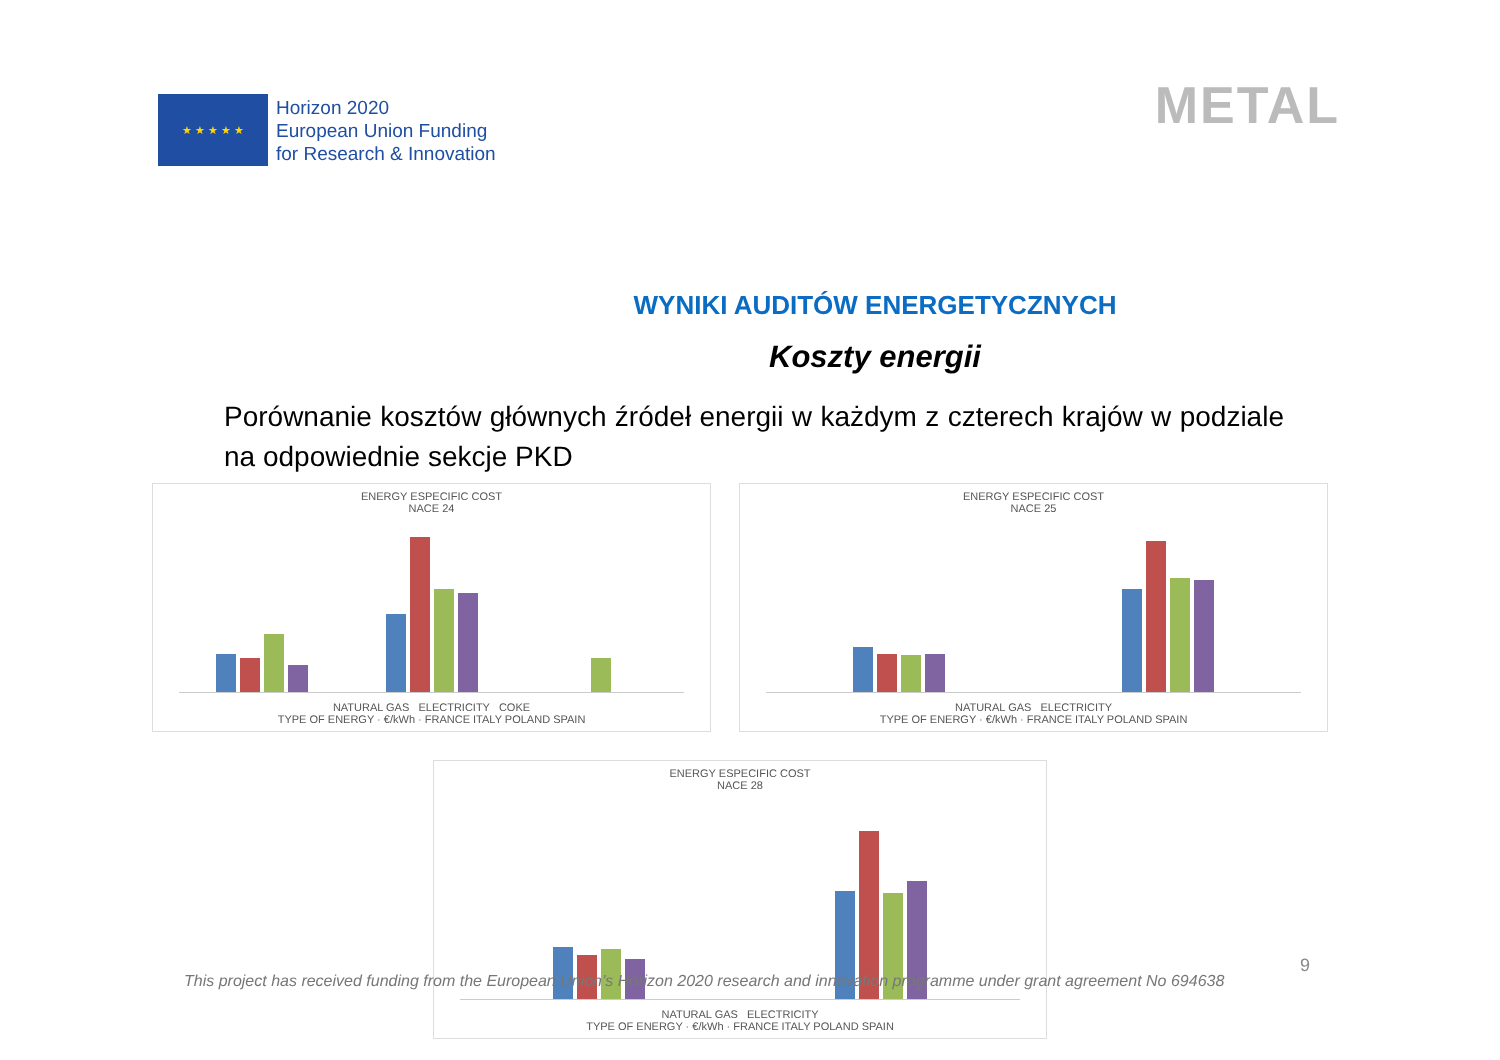★ ★ ★ ★ ★
Horizon 2020
European Union Funding
for Research & Innovation
METAL
WYNIKI AUDITÓW ENERGETYCZNYCH
Koszty energii
Porównanie kosztów głównych źródeł energii w każdym z czterech krajów w podziale na odpowiednie sekcje PKD
ENERGY ESPECIFIC COST
NACE 24
NATURAL GAS ELECTRICITY COKE
TYPE OF ENERGY · €/kWh · FRANCE ITALY POLAND SPAIN
ENERGY ESPECIFIC COST
NACE 25
NATURAL GAS ELECTRICITY
TYPE OF ENERGY · €/kWh · FRANCE ITALY POLAND SPAIN
ENERGY ESPECIFIC COST
NACE 28
NATURAL GAS ELECTRICITY
TYPE OF ENERGY · €/kWh · FRANCE ITALY POLAND SPAIN
9
This project has received funding from the European Union’s Horizon 2020 research and innovation programme under grant agreement No 694638